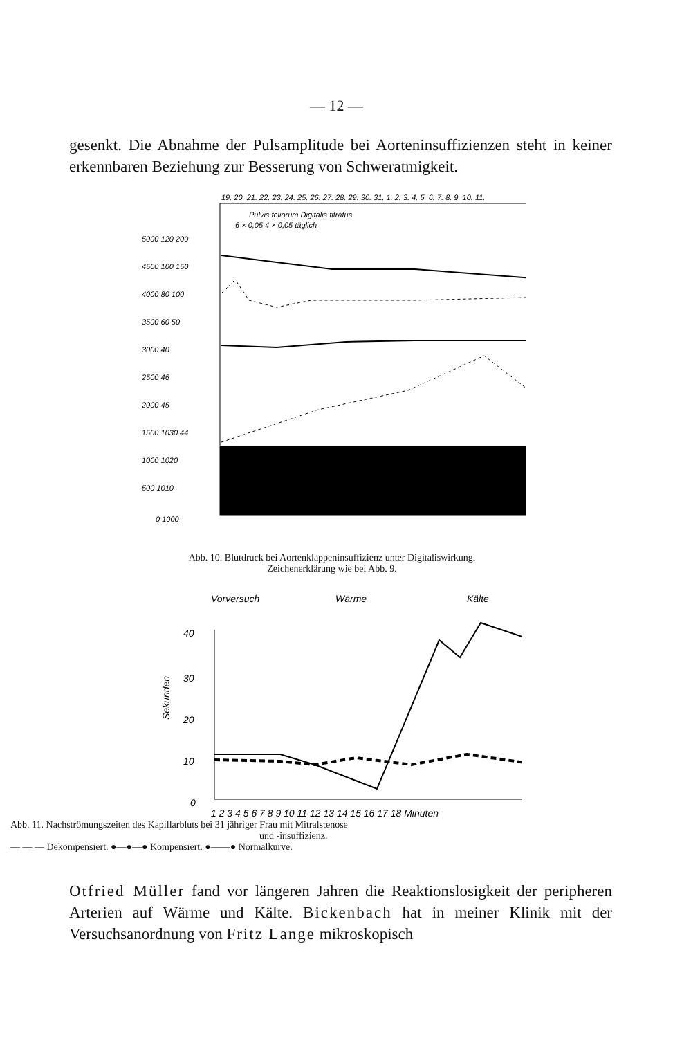— 12 —
gesenkt. Die Abnahme der Pulsamplitude bei Aorteninsuffizienzen steht in keiner erkennbaren Beziehung zur Besserung von Schweratmigkeit.
5000 120 200
4500 100 150
4000 80 100
3500 60 50
3000 40
2500 46
2000 45
1500 1030 44
1000 1020
500 1010
0 1000
19. 20. 21. 22. 23. 24. 25. 26. 27. 28. 29. 30. 31. 1. 2. 3. 4. 5. 6. 7. 8. 9. 10. 11.
Pulvis foliorum Digitalis titratus
6 × 0,05 4 × 0,05 täglich
Abb. 10. Blutdruck bei Aortenklappeninsuffizienz unter Digitaliswirkung.
Zeichenerklärung wie bei Abb. 9.
Vorversuch
Wärme
Kälte
40
30
20
10
0
Sekunden
1 2 3 4 5 6 7 8 9 10 11 12 13 14 15 16 17 18 Minuten
Abb. 11. Nachströmungszeiten des Kapillarbluts bei 31 jähriger Frau mit Mitralstenose
und -insuffizienz.
— — — Dekompensiert. ●—●—● Kompensiert. ●——● Normalkurve.
Otfried Müller fand vor längeren Jahren die Reaktionslosigkeit der peripheren Arterien auf Wärme und Kälte. Bickenbach hat in meiner Klinik mit der Versuchsanordnung von Fritz Lange mikroskopisch